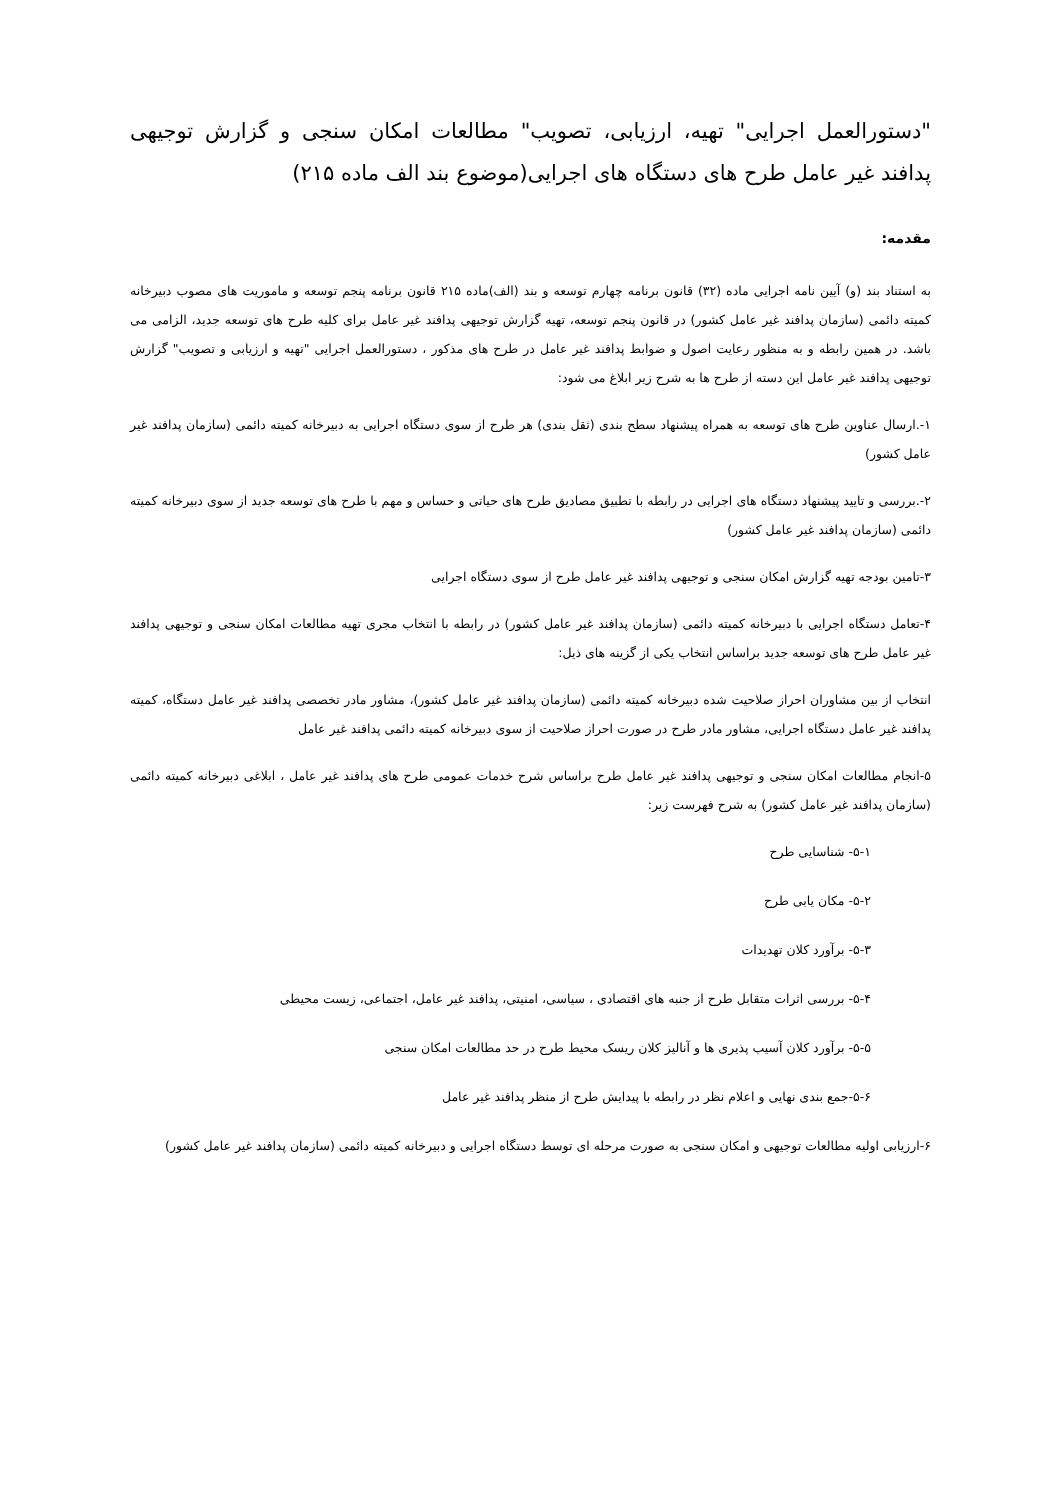"دستورالعمل اجرایی" تهیه، ارزیابی، تصویب" مطالعات امکان سنجی و گزارش توجیهی پدافند غیر عامل طرح های دستگاه های اجرایی(موضوع بند الف ماده ۲۱۵)
مقدمه:
به استناد بند (و) آیین نامه اجرایی ماده (۳۲) قانون برنامه چهارم توسعه و بند (الف)ماده ۲۱۵ قانون برنامه پنجم توسعه و ماموریت های مصوب دبیرخانه کمیته دائمی (سازمان پدافند غیر عامل کشور) در قانون پنجم توسعه، تهیه گزارش توجیهی پدافند غیر عامل برای کلیه طرح های توسعه جدید، الزامی می باشد. در همین رابطه و به منظور رعایت اصول و ضوابط پدافند غیر عامل در طرح های مذکور ، دستورالعمل اجرایی "تهیه و ارزیابی و تصویب" گزارش توجیهی پدافند غیر عامل این دسته از طرح ها به شرح زیر ابلاغ می شود:
۱-.ارسال عناوین طرح های توسعه به همراه پیشنهاد سطح بندی (ثقل بندی) هر طرح از سوی دستگاه اجرایی به دبیرخانه کمیته دائمی (سازمان پدافند غیر عامل کشور)
۲-.بررسی و تایید پیشنهاد دستگاه های اجرایی در رابطه با تطبیق مصادیق طرح های حیاتی و حساس و مهم با طرح های توسعه جدید از سوی دبیرخانه کمیته دائمی (سازمان پدافند غیر عامل کشور)
۳-تامین بودجه تهیه گزارش امکان سنجی و توجیهی پدافند غیر عامل طرح از سوی دستگاه اجرایی
۴-تعامل دستگاه اجرایی با دبیرخانه کمیته دائمی (سازمان پدافند غیر عامل کشور) در رابطه با انتخاب مجری تهیه مطالعات امکان سنجی و توجیهی پدافند غیر عامل طرح های توسعه جدید براساس انتخاب یکی از گزینه های ذیل:
انتخاب از بین مشاوران احراز صلاحیت شده دبیرخانه کمیته دائمی (سازمان پدافند غیر عامل کشور)، مشاور مادر تخصصی پدافند غیر عامل دستگاه، کمیته پدافند غیر عامل دستگاه اجرایی، مشاور مادر طرح در صورت احراز صلاحیت از سوی دبیرخانه کمیته دائمی پدافند غیر عامل
۵-انجام مطالعات امکان سنجی و توجیهی پدافند غیر عامل طرح براساس شرح خدمات عمومی طرح های پدافند غیر عامل ، ابلاغی دبیرخانه کمیته دائمی (سازمان پدافند غیر عامل کشور) به شرح فهرست زیر:
۵-۱- شناسایی طرح
۵-۲- مکان یابی طرح
۵-۳- برآورد کلان تهدیدات
۵-۴- بررسی اثرات متقابل طرح از جنبه های اقتصادی ، سیاسی، امنیتی، پدافند غیر عامل، اجتماعی، زیست محیطی
۵-۵- برآورد کلان آسیب پذیری ها و آنالیز کلان ریسک محیط طرح در حد مطالعات امکان سنجی
۵-۶-جمع بندی نهایی و اعلام نظر در رابطه با پیدایش طرح از منظر پدافند غیر عامل
۶-ارزیابی اولیه مطالعات توجیهی و امکان سنجی به صورت مرحله ای توسط دستگاه اجرایی و دبیرخانه کمیته دائمی (سازمان پدافند غیر عامل کشور)